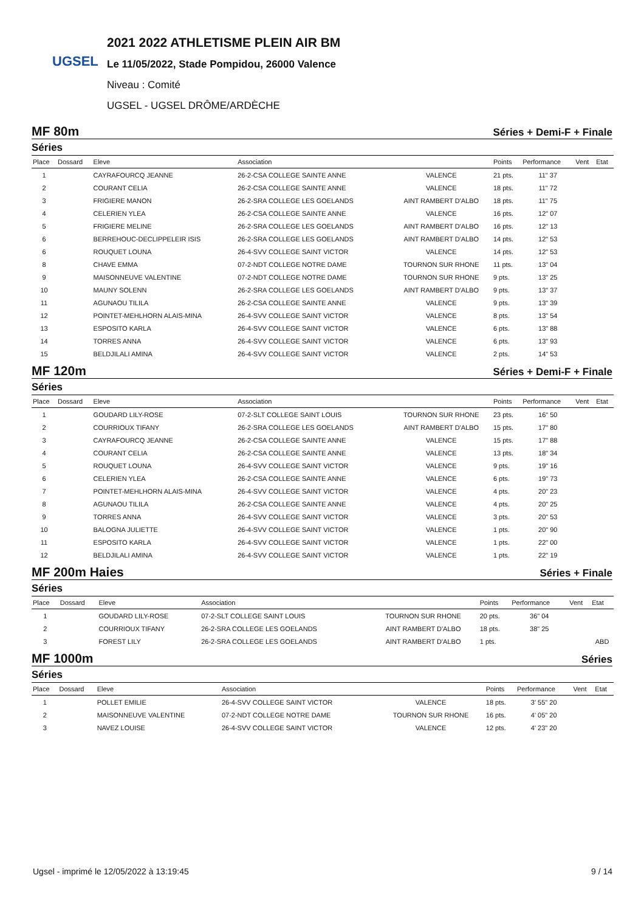UGSEL
2021 2022 ATHLETISME PLEIN AIR BM
Le 11/05/2022, Stade Pompidou, 26000 Valence
Niveau : Comité
UGSEL - UGSEL DRÔME/ARDÈCHE
MF 80m Séries + Demi-F + Finale
Séries
| Place | Dossard | Eleve | Association | | Points | Performance | Vent | Etat |
| --- | --- | --- | --- | --- | --- | --- | --- | --- |
| 1 | | CAYRAFOURCQ JEANNE | 26-2-CSA COLLEGE SAINTE ANNE | VALENCE | 21 pts. | 11" 37 | | |
| 2 | | COURANT CELIA | 26-2-CSA COLLEGE SAINTE ANNE | VALENCE | 18 pts. | 11" 72 | | |
| 3 | | FRIGIERE MANON | 26-2-SRA COLLEGE LES GOELANDS | AINT RAMBERT D'ALBO | 18 pts. | 11" 75 | | |
| 4 | | CELERIEN YLEA | 26-2-CSA COLLEGE SAINTE ANNE | VALENCE | 16 pts. | 12" 07 | | |
| 5 | | FRIGIERE MELINE | 26-2-SRA COLLEGE LES GOELANDS | AINT RAMBERT D'ALBO | 16 pts. | 12" 13 | | |
| 6 | | BERREHOUC-DECLIPPELEIR ISIS | 26-2-SRA COLLEGE LES GOELANDS | AINT RAMBERT D'ALBO | 14 pts. | 12" 53 | | |
| 6 | | ROUQUET LOUNA | 26-4-SVV COLLEGE SAINT VICTOR | VALENCE | 14 pts. | 12" 53 | | |
| 8 | | CHAVE EMMA | 07-2-NDT COLLEGE NOTRE DAME | TOURNON SUR RHONE | 11 pts. | 13" 04 | | |
| 9 | | MAISONNEUVE VALENTINE | 07-2-NDT COLLEGE NOTRE DAME | TOURNON SUR RHONE | 9 pts. | 13" 25 | | |
| 10 | | MAUNY SOLENN | 26-2-SRA COLLEGE LES GOELANDS | AINT RAMBERT D'ALBO | 9 pts. | 13" 37 | | |
| 11 | | AGUNAOU TILILA | 26-2-CSA COLLEGE SAINTE ANNE | VALENCE | 9 pts. | 13" 39 | | |
| 12 | | POINTET-MEHLHORN ALAIS-MINA | 26-4-SVV COLLEGE SAINT VICTOR | VALENCE | 8 pts. | 13" 54 | | |
| 13 | | ESPOSITO KARLA | 26-4-SVV COLLEGE SAINT VICTOR | VALENCE | 6 pts. | 13" 88 | | |
| 14 | | TORRES ANNA | 26-4-SVV COLLEGE SAINT VICTOR | VALENCE | 6 pts. | 13" 93 | | |
| 15 | | BELDJILALI AMINA | 26-4-SVV COLLEGE SAINT VICTOR | VALENCE | 2 pts. | 14" 53 | | |
MF 120m Séries + Demi-F + Finale
Séries
| Place | Dossard | Eleve | Association | | Points | Performance | Vent | Etat |
| --- | --- | --- | --- | --- | --- | --- | --- | --- |
| 1 | | GOUDARD LILY-ROSE | 07-2-SLT COLLEGE SAINT LOUIS | TOURNON SUR RHONE | 23 pts. | 16" 50 | | |
| 2 | | COURRIOUX TIFANY | 26-2-SRA COLLEGE LES GOELANDS | AINT RAMBERT D'ALBO | 15 pts. | 17" 80 | | |
| 3 | | CAYRAFOURCQ JEANNE | 26-2-CSA COLLEGE SAINTE ANNE | VALENCE | 15 pts. | 17" 88 | | |
| 4 | | COURANT CELIA | 26-2-CSA COLLEGE SAINTE ANNE | VALENCE | 13 pts. | 18" 34 | | |
| 5 | | ROUQUET LOUNA | 26-4-SVV COLLEGE SAINT VICTOR | VALENCE | 9 pts. | 19" 16 | | |
| 6 | | CELERIEN YLEA | 26-2-CSA COLLEGE SAINTE ANNE | VALENCE | 6 pts. | 19" 73 | | |
| 7 | | POINTET-MEHLHORN ALAIS-MINA | 26-4-SVV COLLEGE SAINT VICTOR | VALENCE | 4 pts. | 20" 23 | | |
| 8 | | AGUNAOU TILILA | 26-2-CSA COLLEGE SAINTE ANNE | VALENCE | 4 pts. | 20" 25 | | |
| 9 | | TORRES ANNA | 26-4-SVV COLLEGE SAINT VICTOR | VALENCE | 3 pts. | 20" 53 | | |
| 10 | | BALOGNA JULIETTE | 26-4-SVV COLLEGE SAINT VICTOR | VALENCE | 1 pts. | 20" 90 | | |
| 11 | | ESPOSITO KARLA | 26-4-SVV COLLEGE SAINT VICTOR | VALENCE | 1 pts. | 22" 00 | | |
| 12 | | BELDJILALI AMINA | 26-4-SVV COLLEGE SAINT VICTOR | VALENCE | 1 pts. | 22" 19 | | |
MF 200m Haies Séries + Finale
Séries
| Place | Dossard | Eleve | Association | | Points | Performance | Vent | Etat |
| --- | --- | --- | --- | --- | --- | --- | --- | --- |
| 1 | | GOUDARD LILY-ROSE | 07-2-SLT COLLEGE SAINT LOUIS | TOURNON SUR RHONE | 20 pts. | 36" 04 | | |
| 2 | | COURRIOUX TIFANY | 26-2-SRA COLLEGE LES GOELANDS | AINT RAMBERT D'ALBO | 18 pts. | 38" 25 | | |
| 3 | | FOREST LILY | 26-2-SRA COLLEGE LES GOELANDS | AINT RAMBERT D'ALBO | 1 pts. | | | ABD |
MF 1000m Séries
Séries
| Place | Dossard | Eleve | Association | | Points | Performance | Vent | Etat |
| --- | --- | --- | --- | --- | --- | --- | --- | --- |
| 1 | | POLLET EMILIE | 26-4-SVV COLLEGE SAINT VICTOR | VALENCE | 18 pts. | 3' 55" 20 | | |
| 2 | | MAISONNEUVE VALENTINE | 07-2-NDT COLLEGE NOTRE DAME | TOURNON SUR RHONE | 16 pts. | 4' 05" 20 | | |
| 3 | | NAVEZ LOUISE | 26-4-SVV COLLEGE SAINT VICTOR | VALENCE | 12 pts. | 4' 23" 20 | | |
Ugsel - imprimé le 12/05/2022 à 13:19:45 9 / 14